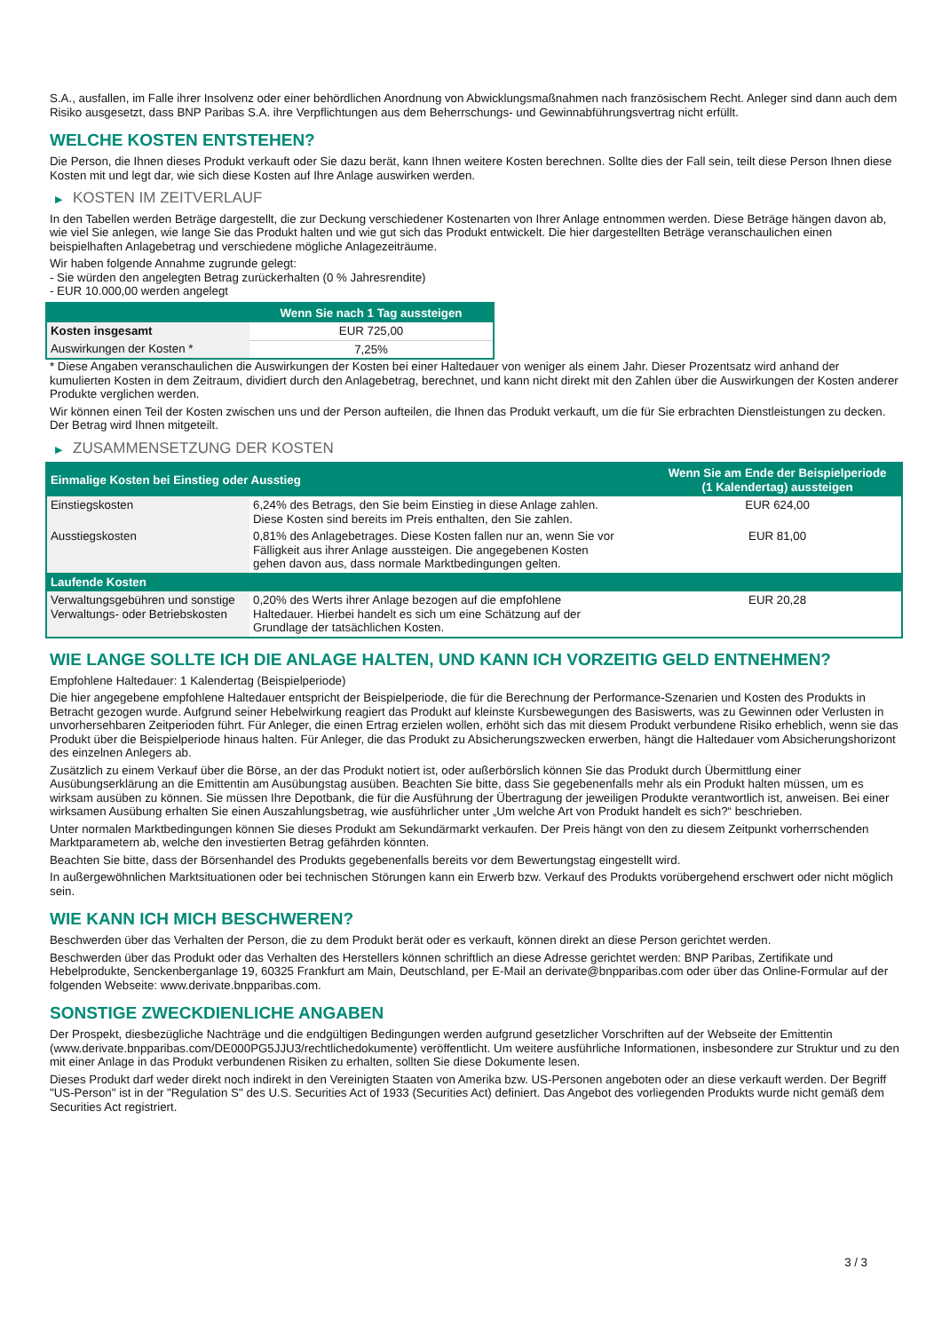S.A., ausfallen, im Falle ihrer Insolvenz oder einer behördlichen Anordnung von Abwicklungsmaßnahmen nach französischem Recht. Anleger sind dann auch dem Risiko ausgesetzt, dass BNP Paribas S.A. ihre Verpflichtungen aus dem Beherrschungs- und Gewinnabführungsvertrag nicht erfüllt.
WELCHE KOSTEN ENTSTEHEN?
Die Person, die Ihnen dieses Produkt verkauft oder Sie dazu berät, kann Ihnen weitere Kosten berechnen. Sollte dies der Fall sein, teilt diese Person Ihnen diese Kosten mit und legt dar, wie sich diese Kosten auf Ihre Anlage auswirken werden.
▶ KOSTEN IM ZEITVERLAUF
In den Tabellen werden Beträge dargestellt, die zur Deckung verschiedener Kostenarten von Ihrer Anlage entnommen werden. Diese Beträge hängen davon ab, wie viel Sie anlegen, wie lange Sie das Produkt halten und wie gut sich das Produkt entwickelt. Die hier dargestellten Beträge veranschaulichen einen beispielhaften Anlagebetrag und verschiedene mögliche Anlagezeiträume.
Wir haben folgende Annahme zugrunde gelegt:
- Sie würden den angelegten Betrag zurückerhalten (0 % Jahresrendite)
- EUR 10.000,00 werden angelegt
| | Wenn Sie nach 1 Tag aussteigen |
| --- | --- |
| Kosten insgesamt | EUR 725,00 |
| Auswirkungen der Kosten * | 7,25% |
* Diese Angaben veranschaulichen die Auswirkungen der Kosten bei einer Haltedauer von weniger als einem Jahr. Dieser Prozentsatz wird anhand der kumulierten Kosten in dem Zeitraum, dividiert durch den Anlagebetrag, berechnet, und kann nicht direkt mit den Zahlen über die Auswirkungen der Kosten anderer Produkte verglichen werden.
Wir können einen Teil der Kosten zwischen uns und der Person aufteilen, die Ihnen das Produkt verkauft, um die für Sie erbrachten Dienstleistungen zu decken. Der Betrag wird Ihnen mitgeteilt.
▶ ZUSAMMENSETZUNG DER KOSTEN
| Einmalige Kosten bei Einstieg oder Ausstieg | | Wenn Sie am Ende der Beispielperiode (1 Kalendertag) aussteigen |
| --- | --- | --- |
| Einstiegskosten | 6,24% des Betrags, den Sie beim Einstieg in diese Anlage zahlen. Diese Kosten sind bereits im Preis enthalten, den Sie zahlen. | EUR 624,00 |
| Ausstiegskosten | 0,81% des Anlagebetrages. Diese Kosten fallen nur an, wenn Sie vor Fälligkeit aus ihrer Anlage aussteigen. Die angegebenen Kosten gehen davon aus, dass normale Marktbedingungen gelten. | EUR 81,00 |
| Laufende Kosten | | |
| Verwaltungsgebühren und sonstige Verwaltungs- oder Betriebskosten | 0,20% des Werts ihrer Anlage bezogen auf die empfohlene Haltedauer. Hierbei handelt es sich um eine Schätzung auf der Grundlage der tatsächlichen Kosten. | EUR 20,28 |
WIE LANGE SOLLTE ICH DIE ANLAGE HALTEN, UND KANN ICH VORZEITIG GELD ENTNEHMEN?
Empfohlene Haltedauer: 1 Kalendertag (Beispielperiode)
Die hier angegebene empfohlene Haltedauer entspricht der Beispielperiode, die für die Berechnung der Performance-Szenarien und Kosten des Produkts in Betracht gezogen wurde. Aufgrund seiner Hebelwirkung reagiert das Produkt auf kleinste Kursbewegungen des Basiswerts, was zu Gewinnen oder Verlusten in unvorhersehbaren Zeitperioden führt. Für Anleger, die einen Ertrag erzielen wollen, erhöht sich das mit diesem Produkt verbundene Risiko erheblich, wenn sie das Produkt über die Beispielperiode hinaus halten. Für Anleger, die das Produkt zu Absicherungszwecken erwerben, hängt die Haltedauer vom Absicherungshorizont des einzelnen Anlegers ab.
Zusätzlich zu einem Verkauf über die Börse, an der das Produkt notiert ist, oder außerbörslich können Sie das Produkt durch Übermittlung einer Ausübungserklärung an die Emittentin am Ausübungstag ausüben. Beachten Sie bitte, dass Sie gegebenenfalls mehr als ein Produkt halten müssen, um es wirksam ausüben zu können. Sie müssen Ihre Depotbank, die für die Ausführung der Übertragung der jeweiligen Produkte verantwortlich ist, anweisen. Bei einer wirksamen Ausübung erhalten Sie einen Auszahlungsbetrag, wie ausführlicher unter „Um welche Art von Produkt handelt es sich?“ beschrieben.
Unter normalen Marktbedingungen können Sie dieses Produkt am Sekundärmarkt verkaufen. Der Preis hängt von den zu diesem Zeitpunkt vorherrschenden Marktparametern ab, welche den investierten Betrag gefährden könnten.
Beachten Sie bitte, dass der Börsenhandel des Produkts gegebenenfalls bereits vor dem Bewertungstag eingestellt wird.
In außergewöhnlichen Marktsituationen oder bei technischen Störungen kann ein Erwerb bzw. Verkauf des Produkts vorübergehend erschwert oder nicht möglich sein.
WIE KANN ICH MICH BESCHWEREN?
Beschwerden über das Verhalten der Person, die zu dem Produkt berät oder es verkauft, können direkt an diese Person gerichtet werden.
Beschwerden über das Produkt oder das Verhalten des Herstellers können schriftlich an diese Adresse gerichtet werden: BNP Paribas, Zertifikate und Hebelprodukte, Senckenberganlage 19, 60325 Frankfurt am Main, Deutschland, per E-Mail an derivate@bnpparibas.com oder über das Online-Formular auf der folgenden Webseite: www.derivate.bnpparibas.com.
SONSTIGE ZWECKDIENLICHE ANGABEN
Der Prospekt, diesbezügliche Nachträge und die endgültigen Bedingungen werden aufgrund gesetzlicher Vorschriften auf der Webseite der Emittentin (www.derivate.bnpparibas.com/DE000PG5JJU3/rechtlichedokumente) veröffentlicht. Um weitere ausführliche Informationen, insbesondere zur Struktur und zu den mit einer Anlage in das Produkt verbundenen Risiken zu erhalten, sollten Sie diese Dokumente lesen.
Dieses Produkt darf weder direkt noch indirekt in den Vereinigten Staaten von Amerika bzw. US-Personen angeboten oder an diese verkauft werden. Der Begriff "US-Person" ist in der "Regulation S" des U.S. Securities Act of 1933 (Securities Act) definiert. Das Angebot des vorliegenden Produkts wurde nicht gemäß dem Securities Act registriert.
3 / 3